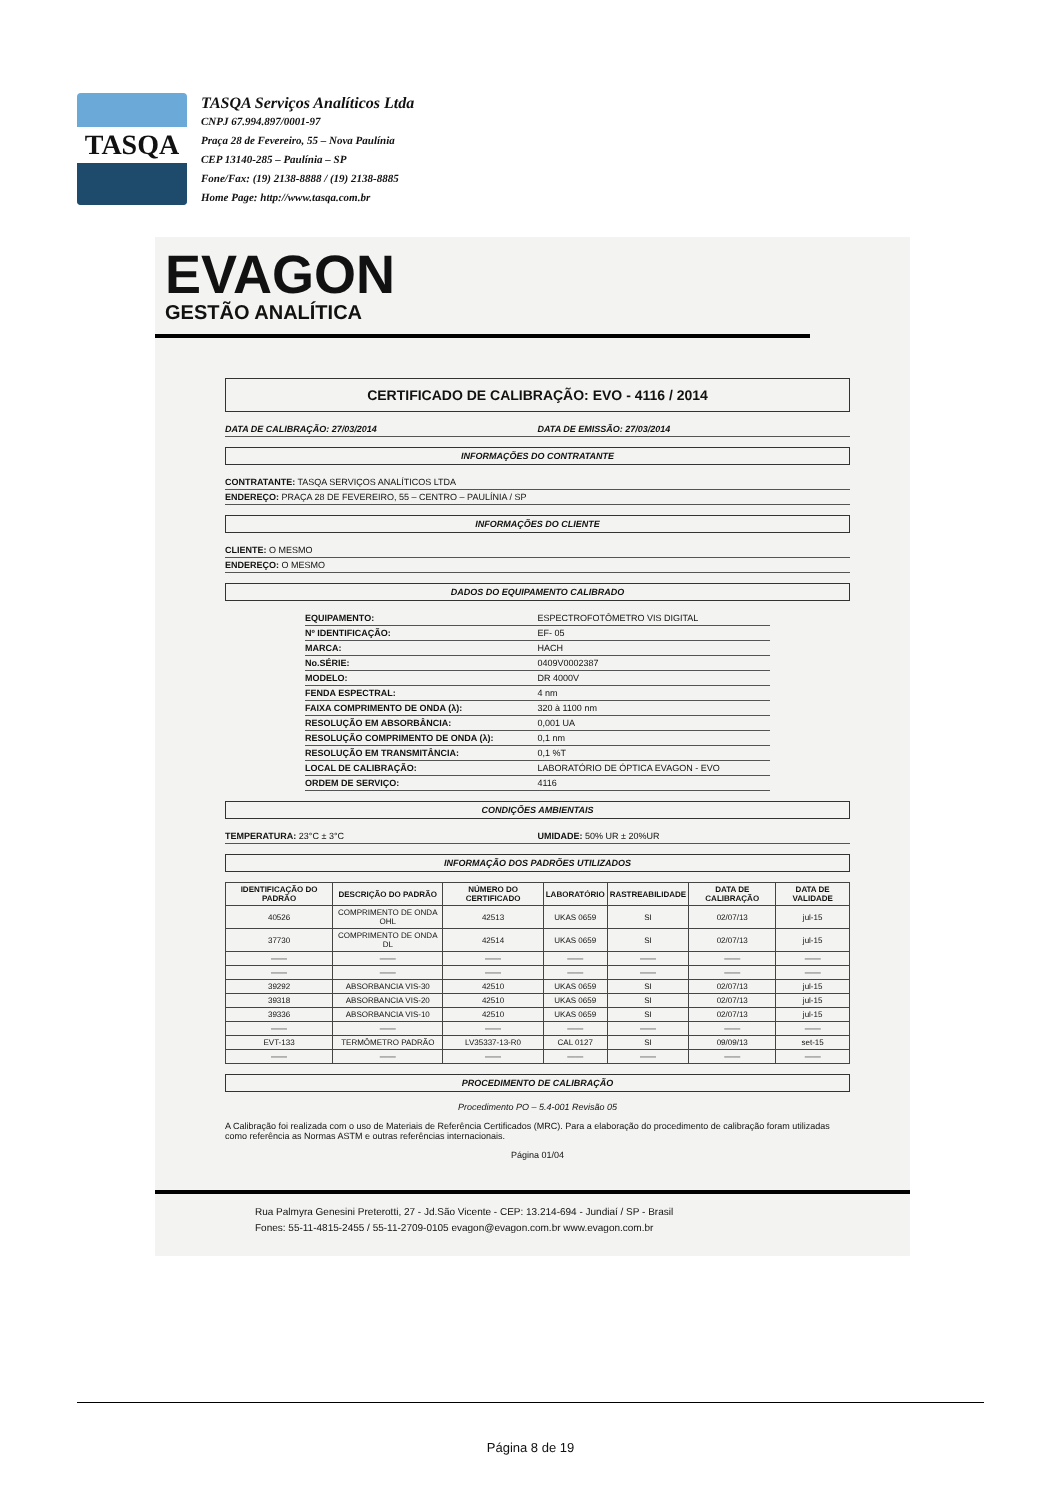TASQA
TASQA Serviços Analíticos Ltda
CNPJ 67.994.897/0001-97
Praça 28 de Fevereiro, 55 – Nova Paulínia
CEP 13140-285 – Paulínia – SP
Fone/Fax: (19) 2138-8888 / (19) 2138-8885
Home Page: http://www.tasqa.com.br
EVAGON
GESTÃO ANALÍTICA
CERTIFICADO DE CALIBRAÇÃO: EVO - 4116 / 2014
DATA DE CALIBRAÇÃO: 27/03/2014 DATA DE EMISSÃO: 27/03/2014
INFORMAÇÕES DO CONTRATANTE
CONTRATANTE: TASQA SERVIÇOS ANALÍTICOS LTDA
ENDEREÇO: PRAÇA 28 DE FEVEREIRO, 55 – CENTRO – PAULÍNIA / SP
INFORMAÇÕES DO CLIENTE
CLIENTE: O MESMO
ENDEREÇO: O MESMO
DADOS DO EQUIPAMENTO CALIBRADO
EQUIPAMENTO: ESPECTROFOTÔMETRO VIS DIGITAL
Nº IDENTIFICAÇÃO: EF- 05
MARCA: HACH
No.SÉRIE: 0409V0002387
MODELO: DR 4000V
FENDA ESPECTRAL: 4 nm
FAIXA COMPRIMENTO DE ONDA (λ): 320 à 1100 nm
RESOLUÇÃO EM ABSORBÂNCIA: 0,001 UA
RESOLUÇÃO COMPRIMENTO DE ONDA (λ): 0,1 nm
RESOLUÇÃO EM TRANSMITÂNCIA: 0,1 %T
LOCAL DE CALIBRAÇÃO: LABORATÓRIO DE ÓPTICA EVAGON - EVO
ORDEM DE SERVIÇO: 4116
CONDIÇÕES AMBIENTAIS
TEMPERATURA: 23°C ± 3°C UMIDADE: 50% UR ± 20%UR
INFORMAÇÃO DOS PADRÕES UTILIZADOS
| IDENTIFICAÇÃO DO PADRÃO | DESCRIÇÃO DO PADRÃO | NÚMERO DO CERTIFICADO | LABORATÓRIO | RASTREABILIDADE | DATA DE CALIBRAÇÃO | DATA DE VALIDADE |
| --- | --- | --- | --- | --- | --- | --- |
| 40526 | COMPRIMENTO DE ONDA OHL | 42513 | UKAS 0659 | SI | 02/07/13 | jul-15 |
| 37730 | COMPRIMENTO DE ONDA DL | 42514 | UKAS 0659 | SI | 02/07/13 | jul-15 |
| —— | —— | —— | —— | —— | —— | —— |
| —— | —— | —— | —— | —— | —— | —— |
| 39292 | ABSORBANCIA VIS-30 | 42510 | UKAS 0659 | SI | 02/07/13 | jul-15 |
| 39318 | ABSORBANCIA VIS-20 | 42510 | UKAS 0659 | SI | 02/07/13 | jul-15 |
| 39336 | ABSORBANCIA VIS-10 | 42510 | UKAS 0659 | SI | 02/07/13 | jul-15 |
| —— | —— | —— | —— | —— | —— | —— |
| EVT-133 | TERMÔMETRO PADRÃO | LV35337-13-R0 | CAL 0127 | SI | 09/09/13 | set-15 |
| —— | —— | —— | —— | —— | —— | —— |
PROCEDIMENTO DE CALIBRAÇÃO
Procedimento PO – 5.4-001 Revisão 05
A Calibração foi realizada com o uso de Materiais de Referência Certificados (MRC). Para a elaboração do procedimento de calibração foram utilizadas como referência as Normas ASTM e outras referências internacionais.
Página 01/04
Rua Palmyra Genesini Preterotti, 27 - Jd.São Vicente - CEP: 13.214-694 - Jundiaí / SP - Brasil
Fones: 55-11-4815-2455 / 55-11-2709-0105 evagon@evagon.com.br www.evagon.com.br
Página 8 de 19